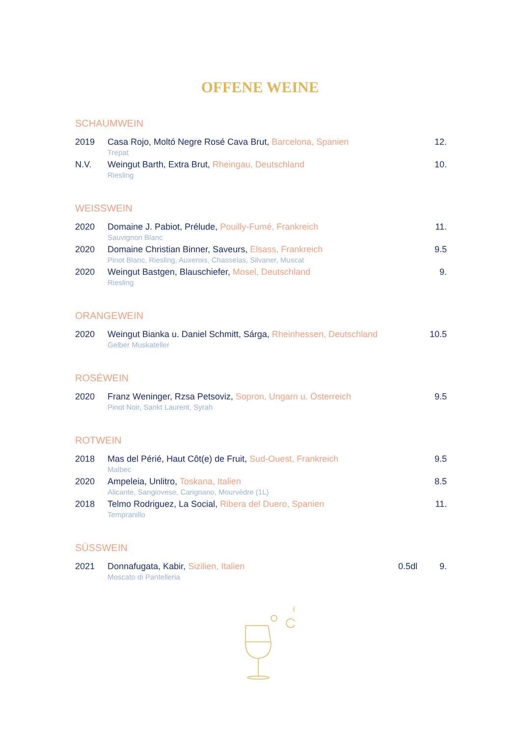OFFENE WEINE
SCHAUMWEIN
| 2019 | Casa Rojo, Moltó Negre Rosé Cava Brut, Barcelona, Spanien Trepat | | 12. |
| N.V. | Weingut Barth, Extra Brut, Rheingau, Deutschland Riesling | | 10. |
WEISSWEIN
| 2020 | Domaine J. Pabiot, Prélude, Pouilly-Fumé, Frankreich Sauvignon Blanc | | 11. |
| 2020 | Domaine Christian Binner, Saveurs, Elsass, Frankreich Pinot Blanc, Riesling, Auxerois, Chasselas, Silvaner, Muscat | | 9.5 |
| 2020 | Weingut Bastgen, Blauschiefer, Mosel, Deutschland Riesling | | 9. |
ORANGEWEIN
| 2020 | Weingut Bianka u. Daniel Schmitt, Sárga, Rheinhessen, Deutschland Gelber Muskateller | | 10.5 |
ROSÉWEIN
| 2020 | Franz Weninger, Rzsa Petsoviz, Sopron, Ungarn u. Österreich Pinot Noir, Sankt Laurent, Syrah | | 9.5 |
ROTWEIN
| 2018 | Mas del Périé, Haut Côt(e) de Fruit, Sud-Ouest, Frankreich Malbec | | 9.5 |
| 2020 | Ampeleia, Unlitro, Toskana, Italien Alicante, Sangiovese, Carignano, Mourvèdre (1L) | | 8.5 |
| 2018 | Telmo Rodriguez, La Social, Ribera del Duero, Spanien Tempranillo | | 11. |
SÜSSWEIN
| 2021 | Donnafugata, Kabir, Sizilien, Italien Moscato di Pantelleria | 0.5dl | 9. |